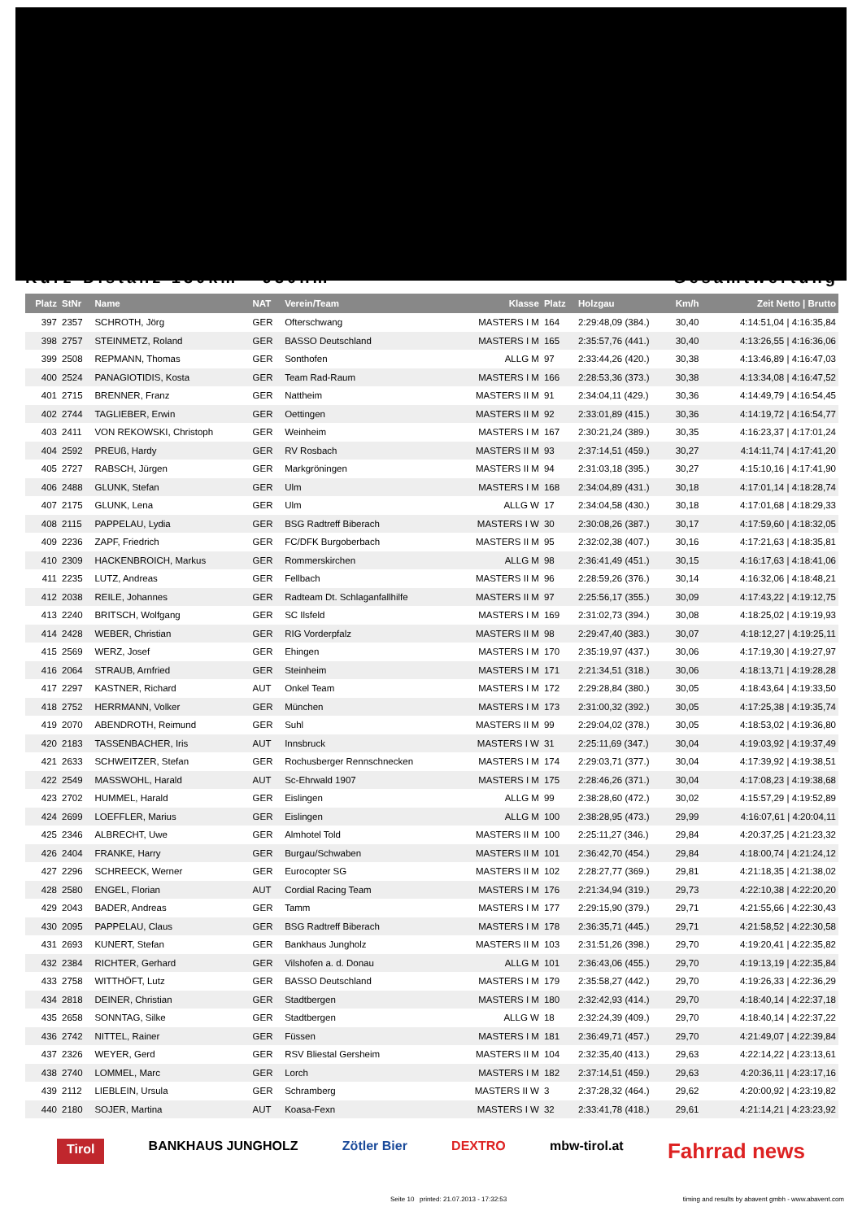Kurz-Distanz 130km - 930hm Gesamtwertung
| Platz | StNr | Name | NAT | Verein/Team | Klasse | Platz | Holzgau | Km/h | Zeit Netto / Brutto |
| --- | --- | --- | --- | --- | --- | --- | --- | --- | --- |
| 397 | 2357 | SCHROTH, Jörg | GER | Ofterschwang | MASTERS I M | 164 | 2:29:48,09 (384.) | 30,40 | 4:14:51,04 / 4:16:35,84 |
| 398 | 2757 | STEINMETZ, Roland | GER | BASSO Deutschland | MASTERS I M | 165 | 2:35:57,76 (441.) | 30,40 | 4:13:26,55 / 4:16:36,06 |
| 399 | 2508 | REPMANN, Thomas | GER | Sonthofen | ALLG M | 97 | 2:33:44,26 (420.) | 30,38 | 4:13:46,89 / 4:16:47,03 |
| 400 | 2524 | PANAGIOTIDIS, Kosta | GER | Team Rad-Raum | MASTERS I M | 166 | 2:28:53,36 (373.) | 30,38 | 4:13:34,08 / 4:16:47,52 |
| 401 | 2715 | BRENNER, Franz | GER | Nattheim | MASTERS II M | 91 | 2:34:04,11 (429.) | 30,36 | 4:14:49,79 / 4:16:54,45 |
| 402 | 2744 | TAGLIEBER, Erwin | GER | Oettingen | MASTERS II M | 92 | 2:33:01,89 (415.) | 30,36 | 4:14:19,72 / 4:16:54,77 |
| 403 | 2411 | VON REKOWSKI, Christoph | GER | Weinheim | MASTERS I M | 167 | 2:30:21,24 (389.) | 30,35 | 4:16:23,37 / 4:17:01,24 |
| 404 | 2592 | PREUß, Hardy | GER | RV Rosbach | MASTERS II M | 93 | 2:37:14,51 (459.) | 30,27 | 4:14:11,74 / 4:17:41,20 |
| 405 | 2727 | RABSCH, Jürgen | GER | Markgröningen | MASTERS II M | 94 | 2:31:03,18 (395.) | 30,27 | 4:15:10,16 / 4:17:41,90 |
| 406 | 2488 | GLUNK, Stefan | GER | Ulm | MASTERS I M | 168 | 2:34:04,89 (431.) | 30,18 | 4:17:01,14 / 4:18:28,74 |
| 407 | 2175 | GLUNK, Lena | GER | Ulm | ALLG W | 17 | 2:34:04,58 (430.) | 30,18 | 4:17:01,68 / 4:18:29,33 |
| 408 | 2115 | PAPPELAU, Lydia | GER | BSG Radtreff Biberach | MASTERS I W | 30 | 2:30:08,26 (387.) | 30,17 | 4:17:59,60 / 4:18:32,05 |
| 409 | 2236 | ZAPF, Friedrich | GER | FC/DFK Burgoberbach | MASTERS II M | 95 | 2:32:02,38 (407.) | 30,16 | 4:17:21,63 / 4:18:35,81 |
| 410 | 2309 | HACKENBROICH, Markus | GER | Rommerskirchen | ALLG M | 98 | 2:36:41,49 (451.) | 30,15 | 4:16:17,63 / 4:18:41,06 |
| 411 | 2235 | LUTZ, Andreas | GER | Fellbach | MASTERS II M | 96 | 2:28:59,26 (376.) | 30,14 | 4:16:32,06 / 4:18:48,21 |
| 412 | 2038 | REILE, Johannes | GER | Radteam Dt. Schlaganfallhilfe | MASTERS II M | 97 | 2:25:56,17 (355.) | 30,09 | 4:17:43,22 / 4:19:12,75 |
| 413 | 2240 | BRITSCH, Wolfgang | GER | SC Ilsfeld | MASTERS I M | 169 | 2:31:02,73 (394.) | 30,08 | 4:18:25,02 / 4:19:19,93 |
| 414 | 2428 | WEBER, Christian | GER | RIG Vorderpfalz | MASTERS II M | 98 | 2:29:47,40 (383.) | 30,07 | 4:18:12,27 / 4:19:25,11 |
| 415 | 2569 | WERZ, Josef | GER | Ehingen | MASTERS I M | 170 | 2:35:19,97 (437.) | 30,06 | 4:17:19,30 / 4:19:27,97 |
| 416 | 2064 | STRAUB, Arnfried | GER | Steinheim | MASTERS I M | 171 | 2:21:34,51 (318.) | 30,06 | 4:18:13,71 / 4:19:28,28 |
| 417 | 2297 | KASTNER, Richard | AUT | Onkel Team | MASTERS I M | 172 | 2:29:28,84 (380.) | 30,05 | 4:18:43,64 / 4:19:33,50 |
| 418 | 2752 | HERRMANN, Volker | GER | München | MASTERS I M | 173 | 2:31:00,32 (392.) | 30,05 | 4:17:25,38 / 4:19:35,74 |
| 419 | 2070 | ABENDROTH, Reimund | GER | Suhl | MASTERS II M | 99 | 2:29:04,02 (378.) | 30,05 | 4:18:53,02 / 4:19:36,80 |
| 420 | 2183 | TASSENBACHER, Iris | AUT | Innsbruck | MASTERS I W | 31 | 2:25:11,69 (347.) | 30,04 | 4:19:03,92 / 4:19:37,49 |
| 421 | 2633 | SCHWEITZER, Stefan | GER | Rochusberger Rennschnecken | MASTERS I M | 174 | 2:29:03,71 (377.) | 30,04 | 4:17:39,92 / 4:19:38,51 |
| 422 | 2549 | MASSWOHL, Harald | AUT | Sc-Ehrwald 1907 | MASTERS I M | 175 | 2:28:46,26 (371.) | 30,04 | 4:17:08,23 / 4:19:38,68 |
| 423 | 2702 | HUMMEL, Harald | GER | Eislingen | ALLG M | 99 | 2:38:28,60 (472.) | 30,02 | 4:15:57,29 / 4:19:52,89 |
| 424 | 2699 | LOEFFLER, Marius | GER | Eislingen | ALLG M | 100 | 2:38:28,95 (473.) | 29,99 | 4:16:07,61 / 4:20:04,11 |
| 425 | 2346 | ALBRECHT, Uwe | GER | Almhotel Told | MASTERS II M | 100 | 2:25:11,27 (346.) | 29,84 | 4:20:37,25 / 4:21:23,32 |
| 426 | 2404 | FRANKE, Harry | GER | Burgau/Schwaben | MASTERS II M | 101 | 2:36:42,70 (454.) | 29,84 | 4:18:00,74 / 4:21:24,12 |
| 427 | 2296 | SCHREECK, Werner | GER | Eurocopter SG | MASTERS II M | 102 | 2:28:27,77 (369.) | 29,81 | 4:21:18,35 / 4:21:38,02 |
| 428 | 2580 | ENGEL, Florian | AUT | Cordial Racing Team | MASTERS I M | 176 | 2:21:34,94 (319.) | 29,73 | 4:22:10,38 / 4:22:20,20 |
| 429 | 2043 | BADER, Andreas | GER | Tamm | MASTERS I M | 177 | 2:29:15,90 (379.) | 29,71 | 4:21:55,66 / 4:22:30,43 |
| 430 | 2095 | PAPPELAU, Claus | GER | BSG Radtreff Biberach | MASTERS I M | 178 | 2:36:35,71 (445.) | 29,71 | 4:21:58,52 / 4:22:30,58 |
| 431 | 2693 | KUNERT, Stefan | GER | Bankhaus Jungholz | MASTERS II M | 103 | 2:31:51,26 (398.) | 29,70 | 4:19:20,41 / 4:22:35,82 |
| 432 | 2384 | RICHTER, Gerhard | GER | Vilshofen a. d. Donau | ALLG M | 101 | 2:36:43,06 (455.) | 29,70 | 4:19:13,19 / 4:22:35,84 |
| 433 | 2758 | WITTHÖFT, Lutz | GER | BASSO Deutschland | MASTERS I M | 179 | 2:35:58,27 (442.) | 29,70 | 4:19:26,33 / 4:22:36,29 |
| 434 | 2818 | DEINER, Christian | GER | Stadtbergen | MASTERS I M | 180 | 2:32:42,93 (414.) | 29,70 | 4:18:40,14 / 4:22:37,18 |
| 435 | 2658 | SONNTAG, Silke | GER | Stadtbergen | ALLG W | 18 | 2:32:24,39 (409.) | 29,70 | 4:18:40,14 / 4:22:37,22 |
| 436 | 2742 | NITTEL, Rainer | GER | Füssen | MASTERS I M | 181 | 2:36:49,71 (457.) | 29,70 | 4:21:49,07 / 4:22:39,84 |
| 437 | 2326 | WEYER, Gerd | GER | RSV Bliestal Gersheim | MASTERS II M | 104 | 2:32:35,40 (413.) | 29,63 | 4:22:14,22 / 4:23:13,61 |
| 438 | 2740 | LOMMEL, Marc | GER | Lorch | MASTERS I M | 182 | 2:37:14,51 (459.) | 29,63 | 4:20:36,11 / 4:23:17,16 |
| 439 | 2112 | LIEBLEIN, Ursula | GER | Schramberg | MASTERS II W | 3 | 2:37:28,32 (464.) | 29,62 | 4:20:00,92 / 4:23:19,82 |
| 440 | 2180 | SOJER, Martina | AUT | Koasa-Fexn | MASTERS I W | 32 | 2:33:41,78 (418.) | 29,61 | 4:21:14,21 / 4:23:23,92 |
Tirol BANKHAUS JUNGHOLZ Zötler Bier DEXTRO mbw-tirol.at Fahrrad news
Seite 10 printed: 21.07.2013 - 17:32:53
timing and results by abavent gmbh - www.abavent.com